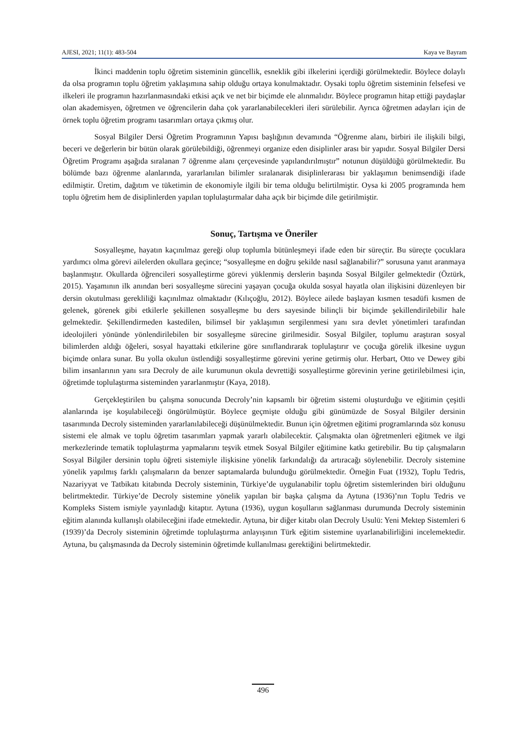AJESI, 2021; 11(1): 483-504 Kaya ve Bayram
İkinci maddenin toplu öğretim sisteminin güncellik, esneklik gibi ilkelerini içerdiği görülmektedir. Böylece dolaylı da olsa programın toplu öğretim yaklaşımına sahip olduğu ortaya konulmaktadır. Oysaki toplu öğretim sisteminin felsefesi ve ilkeleri ile programın hazırlanmasındaki etkisi açık ve net bir biçimde ele alınmalıdır. Böylece programın hitap ettiği paydaşlar olan akademisyen, öğretmen ve öğrencilerin daha çok yararlanabilecekleri ileri sürülebilir. Ayrıca öğretmen adayları için de örnek toplu öğretim programı tasarımları ortaya çıkmış olur.
Sosyal Bilgiler Dersi Öğretim Programının Yapısı başlığının devamında “Öğrenme alanı, birbiri ile ilişkili bilgi, beceri ve değerlerin bir bütün olarak görülebildiği, öğrenmeyi organize eden disiplinler arası bir yapıdır. Sosyal Bilgiler Dersi Öğretim Programı aşağıda sıralanan 7 öğrenme alanı çerçevesinde yapılandırılmıştır” notunun düşüldüğü görülmektedir. Bu bölümde bazı öğrenme alanlarında, yararlanılan bilimler sıralanarak disiplinlerarası bir yaklaşımın benimsendiği ifade edilmiştir. Üretim, dağıtım ve tüketimin de ekonomiyle ilgili bir tema olduğu belirtilmiştir. Oysa ki 2005 programında hem toplu öğretim hem de disiplinlerden yapılan toplulaştırmalar daha açık bir biçimde dile getirilmiştir.
Sonuç, Tartışma ve Öneriler
Sosyalleşme, hayatın kaçınılmaz gereği olup toplumla bütünleşmeyi ifade eden bir süreçtir. Bu süreçte çocuklara yardımcı olma görevi ailelerden okullara geçince; “sosyalleşme en doğru şekilde nasıl sağlanabilir?” sorusuna yanıt aranmaya başlanmıştır. Okullarda öğrencileri sosyalleştirme görevi yüklenmiş derslerin başında Sosyal Bilgiler gelmektedir (Öztürk, 2015). Yaşamının ilk anından beri sosyalleşme sürecini yaşayan çocuğa okulda sosyal hayatla olan ilişkisini düzenleyen bir dersin okutulması gerekliliği kaçınılmaz olmaktadır (Kılıçoğlu, 2012). Böylece ailede başlayan kısmen tesadüfi kısmen de gelenek, görenek gibi etkilerle şekillenen sosyalleşme bu ders sayesinde bilinçli bir biçimde şekillendirilebilir hale gelmektedir. Şekillendirmeden kastedilen, bilimsel bir yaklaşımın sergilenmesi yanı sıra devlet yönetimleri tarafından ideolojileri yönünde yönlendirilebilen bir sosyalleşme sürecine girilmesidir. Sosyal Bilgiler, toplumu araştıran sosyal bilimlerden aldığı öğeleri, sosyal hayattaki etkilerine göre sınıflandırarak toplulaştırır ve çocuğa görelik ilkesine uygun biçimde onlara sunar. Bu yolla okulun üstlendiği sosyalleştirme görevini yerine getirmiş olur. Herbart, Otto ve Dewey gibi bilim insanlarının yanı sıra Decroly de aile kurumunun okula devrettiği sosyalleştirme görevinin yerine getirilebilmesi için, öğretimde toplulaştırma sisteminden yararlanmıştır (Kaya, 2018).
Gerçekleştirilen bu çalışma sonucunda Decroly’nin kapsamlı bir öğretim sistemi oluşturduğu ve eğitimin çeşitli alanlarında işe koşulabileceği öngörülmüştür. Böylece geçmişte olduğu gibi günümüzde de Sosyal Bilgiler dersinin tasarımında Decroly sisteminden yararlanılabileceği düşünülmektedir. Bunun için öğretmen eğitimi programlarında söz konusu sistemi ele almak ve toplu öğretim tasarımları yapmak yararlı olabilecektir. Çalışmakta olan öğretmenleri eğitmek ve ilgi merkezlerinde tematik toplulaştırma yapmalarını teşvik etmek Sosyal Bilgiler eğitimine katkı getirebilir. Bu tip çalışmaların Sosyal Bilgiler dersinin toplu öğreti sistemiyle ilişkisine yönelik farkındalığı da artıracağı söylenebilir. Decroly sistemine yönelik yapılmış farklı çalışmaların da benzer saptamalarda bulunduğu görülmektedir. Örneğin Fuat (1932), Toplu Tedris, Nazariyyat ve Tatbikatı kitabında Decroly sisteminin, Türkiye’de uygulanabilir toplu öğretim sistemlerinden biri olduğunu belirtmektedir. Türkiye’de Decroly sistemine yönelik yapılan bir başka çalışma da Aytuna (1936)’nın Toplu Tedris ve Kompleks Sistem ismiyle yayınladığı kitaptır. Aytuna (1936), uygun koşulların sağlanması durumunda Decroly sisteminin eğitim alanında kullanışlı olabileceğini ifade etmektedir. Aytuna, bir diğer kitabı olan Decroly Usulü: Yeni Mektep Sistemleri 6 (1939)’da Decroly sisteminin öğretimde toplulaştırma anlayışının Türk eğitim sistemine uyarlanabilirliğini incelemektedir. Aytuna, bu çalışmasında da Decroly sisteminin öğretimde kullanılması gerektiğini belirtmektedir.
496